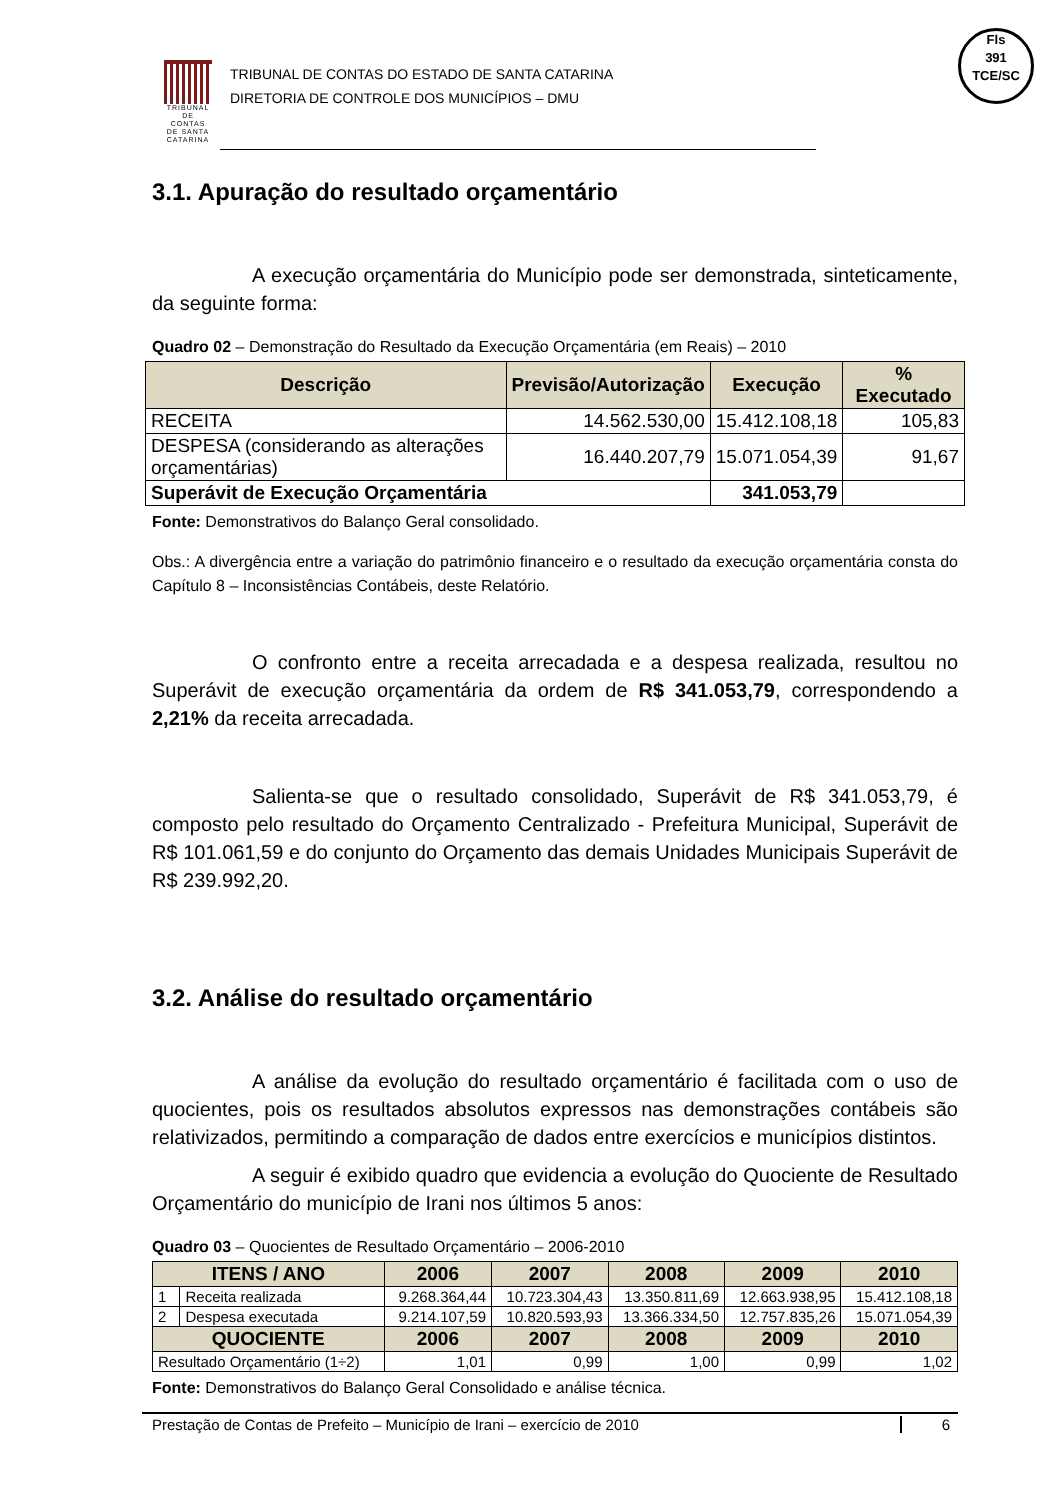Fls
391
TCE/SC
TRIBUNAL DE CONTAS DE SANTA CATARINA
TRIBUNAL DE CONTAS DO ESTADO DE SANTA CATARINA
DIRETORIA DE CONTROLE DOS MUNICÍPIOS – DMU
3.1. Apuração do resultado orçamentário
A execução orçamentária do Município pode ser demonstrada, sinteticamente, da seguinte forma:
Quadro 02 – Demonstração do Resultado da Execução Orçamentária (em Reais) – 2010
| Descrição | Previsão/Autorização | Execução | % Executado |
| --- | --- | --- | --- |
| RECEITA | 14.562.530,00 | 15.412.108,18 | 105,83 |
| DESPESA (considerando as alterações orçamentárias) | 16.440.207,79 | 15.071.054,39 | 91,67 |
| Superávit de Execução Orçamentária | | 341.053,79 | |
Fonte: Demonstrativos do Balanço Geral consolidado.
Obs.: A divergência entre a variação do patrimônio financeiro e o resultado da execução orçamentária consta do Capítulo 8 – Inconsistências Contábeis, deste Relatório.
O confronto entre a receita arrecadada e a despesa realizada, resultou no Superávit de execução orçamentária da ordem de R$ 341.053,79, correspondendo a 2,21% da receita arrecadada.
Salienta-se que o resultado consolidado, Superávit de R$ 341.053,79, é composto pelo resultado do Orçamento Centralizado - Prefeitura Municipal, Superávit de R$ 101.061,59 e do conjunto do Orçamento das demais Unidades Municipais Superávit de R$ 239.992,20.
3.2. Análise do resultado orçamentário
A análise da evolução do resultado orçamentário é facilitada com o uso de quocientes, pois os resultados absolutos expressos nas demonstrações contábeis são relativizados, permitindo a comparação de dados entre exercícios e municípios distintos.
A seguir é exibido quadro que evidencia a evolução do Quociente de Resultado Orçamentário do município de Irani nos últimos 5 anos:
Quadro 03 – Quocientes de Resultado Orçamentário – 2006-2010
| ITENS / ANO | | 2006 | 2007 | 2008 | 2009 | 2010 |
| --- | --- | --- | --- | --- | --- | --- |
| 1 | Receita realizada | 9.268.364,44 | 10.723.304,43 | 13.350.811,69 | 12.663.938,95 | 15.412.108,18 |
| 2 | Despesa executada | 9.214.107,59 | 10.820.593,93 | 13.366.334,50 | 12.757.835,26 | 15.071.054,39 |
| QUOCIENTE | | 2006 | 2007 | 2008 | 2009 | 2010 |
| Resultado Orçamentário (1÷2) | | 1,01 | 0,99 | 1,00 | 0,99 | 1,02 |
Fonte: Demonstrativos do Balanço Geral Consolidado e análise técnica.
Prestação de Contas de Prefeito – Município de Irani – exercício de 2010 6